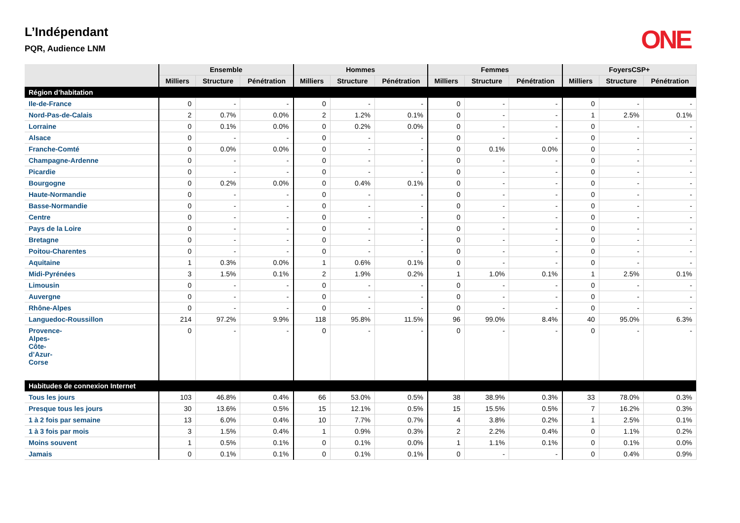L’Indépendant
PQR, Audience LNM
ONE
| | Ensemble | | | Hommes | | | Femmes | | | FoyersCSP+ | | |
| --- | --- | --- | --- | --- | --- | --- | --- | --- | --- | --- | --- | --- |
| | Milliers | Structure | Pénétration | Milliers | Structure | Pénétration | Milliers | Structure | Pénétration | Milliers | Structure | Pénétration |
| Région d’habitation | | | | | | | | | | | | |
| Ile-de-France | 0 | - | - | 0 | - | - | 0 | - | - | 0 | - | - |
| Nord-Pas-de-Calais | 2 | 0.7% | 0.0% | 2 | 1.2% | 0.1% | 0 | - | - | 1 | 2.5% | 0.1% |
| Lorraine | 0 | 0.1% | 0.0% | 0 | 0.2% | 0.0% | 0 | - | - | 0 | - | - |
| Alsace | 0 | - | - | 0 | - | - | 0 | - | - | 0 | - | - |
| Franche-Comté | 0 | 0.0% | 0.0% | 0 | - | - | 0 | 0.1% | 0.0% | 0 | - | - |
| Champagne-Ardenne | 0 | - | - | 0 | - | - | 0 | - | - | 0 | - | - |
| Picardie | 0 | - | - | 0 | - | - | 0 | - | - | 0 | - | - |
| Bourgogne | 0 | 0.2% | 0.0% | 0 | 0.4% | 0.1% | 0 | - | - | 0 | - | - |
| Haute-Normandie | 0 | - | - | 0 | - | - | 0 | - | - | 0 | - | - |
| Basse-Normandie | 0 | - | - | 0 | - | - | 0 | - | - | 0 | - | - |
| Centre | 0 | - | - | 0 | - | - | 0 | - | - | 0 | - | - |
| Pays de la Loire | 0 | - | - | 0 | - | - | 0 | - | - | 0 | - | - |
| Bretagne | 0 | - | - | 0 | - | - | 0 | - | - | 0 | - | - |
| Poitou-Charentes | 0 | - | - | 0 | - | - | 0 | - | - | 0 | - | - |
| Aquitaine | 1 | 0.3% | 0.0% | 1 | 0.6% | 0.1% | 0 | - | - | 0 | - | - |
| Midi-Pyrénées | 3 | 1.5% | 0.1% | 2 | 1.9% | 0.2% | 1 | 1.0% | 0.1% | 1 | 2.5% | 0.1% |
| Limousin | 0 | - | - | 0 | - | - | 0 | - | - | 0 | - | - |
| Auvergne | 0 | - | - | 0 | - | - | 0 | - | - | 0 | - | - |
| Rhône-Alpes | 0 | - | - | 0 | - | - | 0 | - | - | 0 | - | - |
| Languedoc-Roussillon | 214 | 97.2% | 9.9% | 118 | 95.8% | 11.5% | 96 | 99.0% | 8.4% | 40 | 95.0% | 6.3% |
| Provence- Alpes- Côte- d’Azur- Corse | 0 | - | - | 0 | - | - | 0 | - | - | 0 | - | - |
| Habitudes de connexion Internet | | | | | | | | | | | | |
| Tous les jours | 103 | 46.8% | 0.4% | 66 | 53.0% | 0.5% | 38 | 38.9% | 0.3% | 33 | 78.0% | 0.3% |
| Presque tous les jours | 30 | 13.6% | 0.5% | 15 | 12.1% | 0.5% | 15 | 15.5% | 0.5% | 7 | 16.2% | 0.3% |
| 1 à 2 fois par semaine | 13 | 6.0% | 0.4% | 10 | 7.7% | 0.7% | 4 | 3.8% | 0.2% | 1 | 2.5% | 0.1% |
| 1 à 3 fois par mois | 3 | 1.5% | 0.4% | 1 | 0.9% | 0.3% | 2 | 2.2% | 0.4% | 0 | 1.1% | 0.2% |
| Moins souvent | 1 | 0.5% | 0.1% | 0 | 0.1% | 0.0% | 1 | 1.1% | 0.1% | 0 | 0.1% | 0.0% |
| Jamais | 0 | 0.1% | 0.1% | 0 | 0.1% | 0.1% | 0 | - | - | 0 | 0.4% | 0.9% |